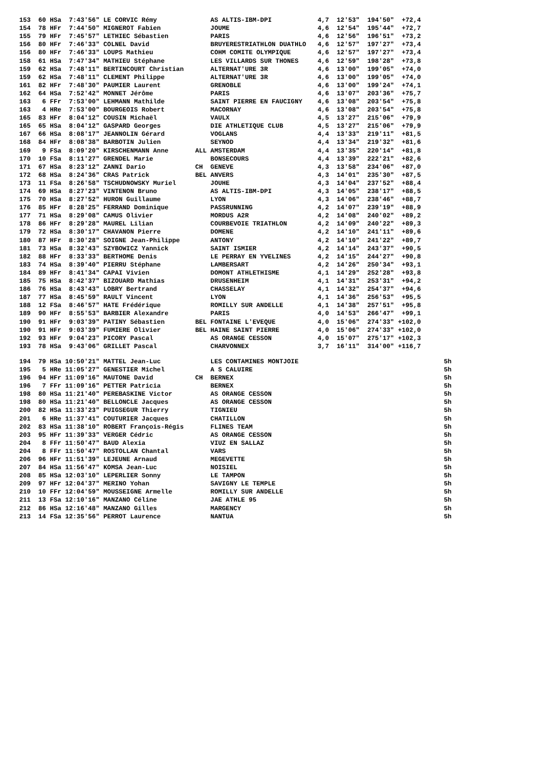| 153 60 HSa 7:43'56" LE CORVIC Rémy AS ALTIS-IBM-DPI 4,7 12'53" 194'50" +72,4 |
| 154 78 HFr 7:44'50" MIGNEROT Fabien JOUME 4,6 12'54" 195'44" +72,7 |
| 155 79 HFr 7:45'57" LETHIEC Sébastien PARIS 4,6 12'56" 196'51" +73,2 |
| 156 80 HFr 7:46'33" COLNEL David BRUYERESTRIATHLON DUATHLO 4,6 12'57" 197'27" +73,4 |
| 156 80 HFr 7:46'33" LOUPS Mathieu COHM COMITE OLYMPIQUE 4,6 12'57" 197'27" +73,4 |
| 158 61 HSa 7:47'34" MATHIEU Stéphane LES VILLARDS SUR THONES 4,6 12'59" 198'28" +73,8 |
| 159 62 HSa 7:48'11" BERTINCOURT Christian ALTERNAT'URE 3R 4,6 13'00" 199'05" +74,0 |
| 159 62 HSa 7:48'11" CLEMENT Philippe ALTERNAT'URE 3R 4,6 13'00" 199'05" +74,0 |
| 161 82 HFr 7:48'30" PAUMIER Laurent GRENOBLE 4,6 13'00" 199'24" +74,1 |
| 162 64 HSa 7:52'42" MONNET Jérôme PARIS 4,6 13'07" 203'36" +75,7 |
| 163 6 FFr 7:53'00" LEHMANN Mathilde SAINT PIERRE EN FAUCIGNY 4,6 13'08" 203'54" +75,8 |
| 163 4 HRe 7:53'00" BOURGEOIS Robert MACORNAY 4,6 13'08" 203'54" +75,8 |
| 165 83 HFr 8:04'12" COUSIN Michaël VAULX 4,5 13'27" 215'06" +79,9 |
| 165 65 HSa 8:04'12" GASPARD Georges DIE ATHLETIQUE CLUB 4,5 13'27" 215'06" +79,9 |
| 167 66 HSa 8:08'17" JEANNOLIN Gérard VOGLANS 4,4 13'33" 219'11" +81,5 |
| 168 84 HFr 8:08'38" BARBOTIN Julien SEYNOD 4,4 13'34" 219'32" +81,6 |
| 169 9 FSa 8:09'20" KIRSCHENMANN Anne ALL AMSTERDAM 4,4 13'35" 220'14" +81,8 |
| 170 10 FSa 8:11'27" GRENDEL Marie BONSECOURS 4,4 13'39" 222'21" +82,6 |
| 171 67 HSa 8:23'12" ZANNI Dario CH GENEVE 4,3 13'58" 234'06" +87,0 |
| 172 68 HSa 8:24'36" CRAS Patrick BEL ANVERS 4,3 14'01" 235'30" +87,5 |
| 173 11 FSa 8:26'58" TSCHUDNOWSKY Muriel JOUHE 4,3 14'04" 237'52" +88,4 |
| 174 69 HSa 8:27'23" VINTENON Bruno AS ALTIS-IBM-DPI 4,3 14'05" 238'17" +88,5 |
| 175 70 HSa 8:27'52" HURON Guillaume LYON 4,3 14'06" 238'46" +88,7 |
| 176 85 HFr 8:28'25" FERRAND Dominique PASSRUNNING 4,2 14'07" 239'19" +88,9 |
| 177 71 HSa 8:29'08" CAMUS Olivier MORDUS A2R 4,2 14'08" 240'02" +89,2 |
| 178 86 HFr 8:29'28" MAUREL Lilian COURBEVOIE TRIATHLON 4,2 14'09" 240'22" +89,3 |
| 179 72 HSa 8:30'17" CHAVANON Pierre DOMENE 4,2 14'10" 241'11" +89,6 |
| 180 87 HFr 8:30'28" SOIGNE Jean-Philippe ANTONY 4,2 14'10" 241'22" +89,7 |
| 181 73 HSa 8:32'43" SZYBOWICZ Yannick SAINT ISMIER 4,2 14'14" 243'37" +90,5 |
| 182 88 HFr 8:33'33" BERTHOME Denis LE PERRAY EN YVELINES 4,2 14'15" 244'27" +90,8 |
| 183 74 HSa 8:39'40" PIERRU Stéphane LAMBERSART 4,2 14'26" 250'34" +93,1 |
| 184 89 HFr 8:41'34" CAPAI Vivien DOMONT ATHLETHISME 4,1 14'29" 252'28" +93,8 |
| 185 75 HSa 8:42'37" BIZOUARD Mathias DRUSENHEIM 4,1 14'31" 253'31" +94,2 |
| 186 76 HSa 8:43'43" LOBRY Bertrand CHASSELAY 4,1 14'32" 254'37" +94,6 |
| 187 77 HSa 8:45'59" RAULT Vincent LYON 4,1 14'36" 256'53" +95,5 |
| 188 12 FSa 8:46'57" HATE Frédérique ROMILLY SUR ANDELLE 4,1 14'38" 257'51" +95,8 |
| 189 90 HFr 8:55'53" BARBIER Alexandre PARIS 4,0 14'53" 266'47" +99,1 |
| 190 91 HFr 9:03'39" PATINY Sébastien BEL FONTAINE L'EVEQUE 4,0 15'06" 274'33" +102,0 |
| 190 91 HFr 9:03'39" FUMIERE Olivier BEL HAINE SAINT PIERRE 4,0 15'06" 274'33" +102,0 |
| 192 93 HFr 9:04'23" PICORY Pascal AS ORANGE CESSON 4,0 15'07" 275'17" +102,3 |
| 193 78 HSa 9:43'06" GRILLET Pascal CHARVONNEX 3,7 16'11" 314'00" +116,7 |
| 194 79 HSa 10:50'21" MATTEL Jean-Luc LES CONTAMINES MONTJOIE 5h |
| 195 5 HRe 11:05'27" GENESTIER Michel A S CALUIRE 5h |
| 196 94 HFr 11:09'16" MAUTONE David CH BERNEX 5h |
| 196 7 FFr 11:09'16" PETTER Patricia BERNEX 5h |
| 198 80 HSa 11:21'40" PEREBASKINE Victor AS ORANGE CESSON 5h |
| 198 80 HSa 11:21'40" BELLONCLE Jacques AS ORANGE CESSON 5h |
| 200 82 HSa 11:33'23" PUIGSEGUR Thierry TIGNIEU 5h |
| 201 6 HRe 11:37'41" COUTURIER Jacques CHATILLON 5h |
| 202 83 HSa 11:38'10" ROBERT François-Régis FLINES TEAM 5h |
| 203 95 HFr 11:39'33" VERGER Cédric AS ORANGE CESSON 5h |
| 204 8 FFr 11:50'47" BAUD Alexia VIUZ EN SALLAZ 5h |
| 204 8 FFr 11:50'47" ROSTOLLAN Chantal VARS 5h |
| 206 96 HFr 11:51'39" LEJEUNE Arnaud MEGEVETTE 5h |
| 207 84 HSa 11:56'47" KOMSA Jean-Luc NOISIEL 5h |
| 208 85 HSa 12:03'10" LEPERLIER Sonny LE TAMPON 5h |
| 209 97 HFr 12:04'37" MERINO Yohan SAVIGNY LE TEMPLE 5h |
| 210 10 FFr 12:04'59" MOUSSEIGNE Armelle ROMILLY SUR ANDELLE 5h |
| 211 13 FSa 12:10'16" MANZANO Céline JAE ATHLE 95 5h |
| 212 86 HSa 12:16'48" MANZANO Gilles MARGENCY 5h |
| 213 14 FSa 12:35'56" PERROT Laurence NANTUA 5h |